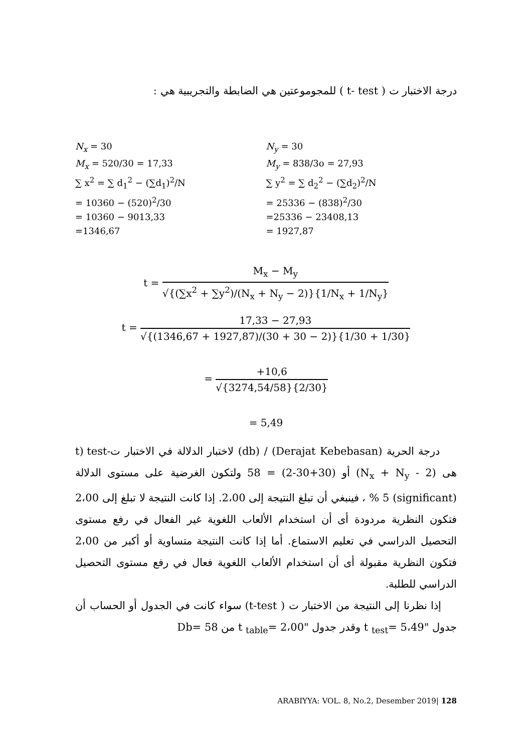درجة الاختبار ت ( t- test ) للمجوموعتين هي الضابطة والتجريبية هي :
N<sub>x</sub> = 30
M<sub>x</sub> = 520/30 = 17,33
∑ x<sup>2</sup> = ∑ d<sub>1</sub><sup>2</sup> − (∑d<sub>1</sub>)<sup>2</sup>/N
= 10360 − (520)<sup>2</sup>/30
= 10360 − 9013,33
=1346,67
N<sub>y</sub> = 30
M<sub>y</sub> = 838/3o = 27,93
∑ y<sup>2</sup> = ∑ d<sub>2</sub><sup>2</sup> − (∑d<sub>2</sub>)<sup>2</sup>/N
= 25336 − (838)<sup>2</sup>/30
=25336 − 23408,13
= 1927,87
t = M<sub>x</sub> − M<sub>y</sub> √{(∑x<sup>2</sup> + ∑y<sup>2</sup>)/(N<sub>x</sub> + N<sub>y</sub> − 2)}{1/N<sub>x</sub> + 1/N<sub>y</sub>}
t = 17,33 − 27,93 √{(1346,67 + 1927,87)/(30 + 30 − 2)}{1/30 + 1/30}
= +10,6 √{3274,54/58}{2/30}
= 5,49
درجة الحرية (Derajat Kebebasan) / (db) لاختبار الدلالة في الاختبار ت-t) test هى (N<sub>x</sub> + N<sub>y</sub> - 2) أو (30+30-2) = 58 ولتكون الغرضية على مستوى الدلالة (significant) 5 % ، فينبغي أن تبلغ النتيجة إلى 2،00. إذا كانت النتيجة لا تبلغ إلى 2،00 فتكون النظرية مردودة أى أن استخدام الألعاب اللغوية غير الفعال في رفع مستوى التحصيل الدراسي في تعليم الاستماع. أما إذا كانت النتيجة متساوية أو أكبر من 2،00 فتكون النظرية مقبولة أى أن استخدام الألعاب اللغوية فعال في رفع مستوى التحصيل الدراسي للطلبة.
إذا نظرنا إلى النتيجة من الاختبار ت ( t-test) سواء كانت في الجدول أو الحساب أن جدول "t <sub>test</sub>= 5،49 وقدر جدول "t <sub>table</sub>= 2،00 من Db= 58
ARABIYYA: VOL. 8, No.2, Desember 2019| 128